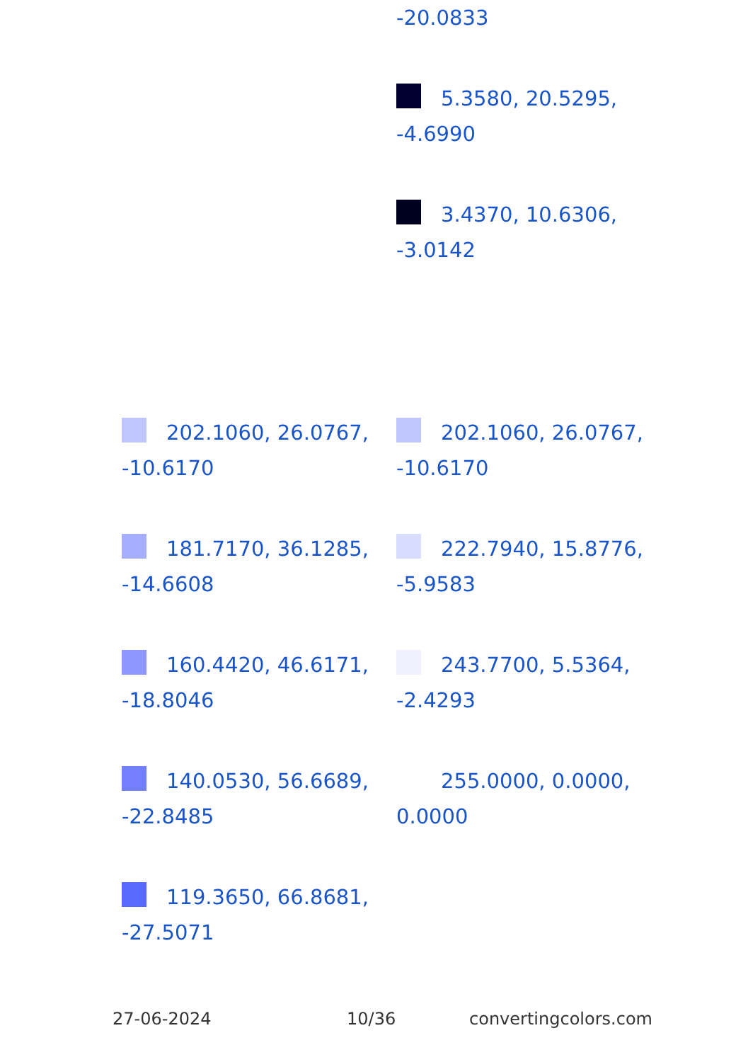-20.0833
5.3580, 20.5295, -4.6990
3.4370, 10.6306, -3.0142
202.1060, 26.0767, -10.6170
202.1060, 26.0767, -10.6170
181.7170, 36.1285, -14.6608
222.7940, 15.8776, -5.9583
160.4420, 46.6171, -18.8046
243.7700, 5.5364, -2.4293
140.0530, 56.6689, -22.8485
255.0000, 0.0000, 0.0000
119.3650, 66.8681, -27.5071
27-06-2024 10/36 convertingcolors.com